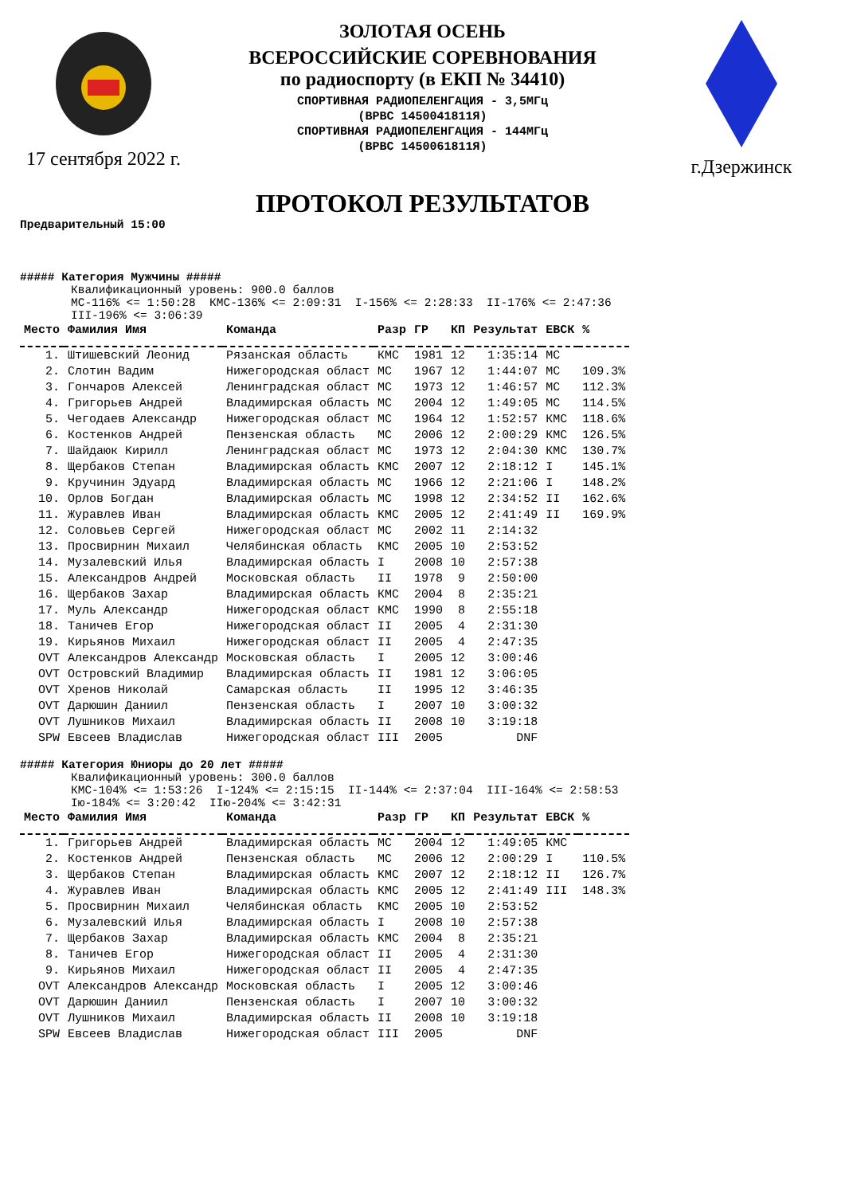17 сентября 2022 г.
ЗОЛОТАЯ ОСЕНЬ
ВСЕРОССИЙСКИЕ СОРЕВНОВАНИЯ
по радиоспорту (в ЕКП № 34410)
СПОРТИВНАЯ РАДИОПЕЛЕНГАЦИЯ - 3,5МГц
(ВРВС 1450041811Я)
СПОРТИВНАЯ РАДИОПЕЛЕНГАЦИЯ - 144МГц
(ВРВС 1450061811Я)
г.Дзержинск
ПРОТОКОЛ РЕЗУЛЬТАТОВ
Предварительный 15:00
##### Категория Мужчины #####
Квалификационный уровень: 900.0 баллов МС-116% <= 1:50:28 КМС-136% <= 2:09:31 I-156% <= 2:28:33 II-176% <= 2:47:36 III-196% <= 3:06:39
| Место | Фамилия Имя | Команда | Разр | ГР | КП | Результат | ЕВСК | % |
| --- | --- | --- | --- | --- | --- | --- | --- | --- |
| 1. | Штишевский Леонид | Рязанская область | КМС | 1981 | 12 | 1:35:14 | МС | |
| 2. | Слотин Вадим | Нижегородская област | МС | 1967 | 12 | 1:44:07 | МС | 109.3% |
| 3. | Гончаров Алексей | Ленинградская област | МС | 1973 | 12 | 1:46:57 | МС | 112.3% |
| 4. | Григорьев Андрей | Владимирская область | МС | 2004 | 12 | 1:49:05 | МС | 114.5% |
| 5. | Чегодаев Александр | Нижегородская област | МС | 1964 | 12 | 1:52:57 | КМС | 118.6% |
| 6. | Костенков Андрей | Пензенская область | МС | 2006 | 12 | 2:00:29 | КМС | 126.5% |
| 7. | Шайдаюк Кирилл | Ленинградская област | МС | 1973 | 12 | 2:04:30 | КМС | 130.7% |
| 8. | Щербаков Степан | Владимирская область | КМС | 2007 | 12 | 2:18:12 | I | 145.1% |
| 9. | Кручинин Эдуард | Владимирская область | МС | 1966 | 12 | 2:21:06 | I | 148.2% |
| 10. | Орлов Богдан | Владимирская область | МС | 1998 | 12 | 2:34:52 | II | 162.6% |
| 11. | Журавлев Иван | Владимирская область | КМС | 2005 | 12 | 2:41:49 | II | 169.9% |
| 12. | Соловьев Сергей | Нижегородская област | МС | 2002 | 11 | 2:14:32 | | |
| 13. | Просвирнин Михаил | Челябинская область | КМС | 2005 | 10 | 2:53:52 | | |
| 14. | Музалевский Илья | Владимирская область | I | 2008 | 10 | 2:57:38 | | |
| 15. | Александров Андрей | Московская область | II | 1978 | 9 | 2:50:00 | | |
| 16. | Щербаков Захар | Владимирская область | КМС | 2004 | 8 | 2:35:21 | | |
| 17. | Муль Александр | Нижегородская област | КМС | 1990 | 8 | 2:55:18 | | |
| 18. | Таничев Егор | Нижегородская област | II | 2005 | 4 | 2:31:30 | | |
| 19. | Кирьянов Михаил | Нижегородская област | II | 2005 | 4 | 2:47:35 | | |
| OVT | Александров Александр | Московская область | I | 2005 | 12 | 3:00:46 | | |
| OVT | Островский Владимир | Владимирская область | II | 1981 | 12 | 3:06:05 | | |
| OVT | Хренов Николай | Самарская область | II | 1995 | 12 | 3:46:35 | | |
| OVT | Дарюшин Даниил | Пензенская область | I | 2007 | 10 | 3:00:32 | | |
| OVT | Лушников Михаил | Владимирская область | II | 2008 | 10 | 3:19:18 | | |
| SPW | Евсеев Владислав | Нижегородская област | III | 2005 | | DNF | | |
##### Категория Юниоры до 20 лет #####
Квалификационный уровень: 300.0 баллов КМС-104% <= 1:53:26 I-124% <= 2:15:15 II-144% <= 2:37:04 III-164% <= 2:58:53 Iю-184% <= 3:20:42 IIю-204% <= 3:42:31
| Место | Фамилия Имя | Команда | Разр | ГР | КП | Результат | ЕВСК | % |
| --- | --- | --- | --- | --- | --- | --- | --- | --- |
| 1. | Григорьев Андрей | Владимирская область | МС | 2004 | 12 | 1:49:05 | КМС | |
| 2. | Костенков Андрей | Пензенская область | МС | 2006 | 12 | 2:00:29 | I | 110.5% |
| 3. | Щербаков Степан | Владимирская область | КМС | 2007 | 12 | 2:18:12 | II | 126.7% |
| 4. | Журавлев Иван | Владимирская область | КМС | 2005 | 12 | 2:41:49 | III | 148.3% |
| 5. | Просвирнин Михаил | Челябинская область | КМС | 2005 | 10 | 2:53:52 | | |
| 6. | Музалевский Илья | Владимирская область | I | 2008 | 10 | 2:57:38 | | |
| 7. | Щербаков Захар | Владимирская область | КМС | 2004 | 8 | 2:35:21 | | |
| 8. | Таничев Егор | Нижегородская област | II | 2005 | 4 | 2:31:30 | | |
| 9. | Кирьянов Михаил | Нижегородская област | II | 2005 | 4 | 2:47:35 | | |
| OVT | Александров Александр | Московская область | I | 2005 | 12 | 3:00:46 | | |
| OVT | Дарюшин Даниил | Пензенская область | I | 2007 | 10 | 3:00:32 | | |
| OVT | Лушников Михаил | Владимирская область | II | 2008 | 10 | 3:19:18 | | |
| SPW | Евсеев Владислав | Нижегородская област | III | 2005 | | DNF | | |